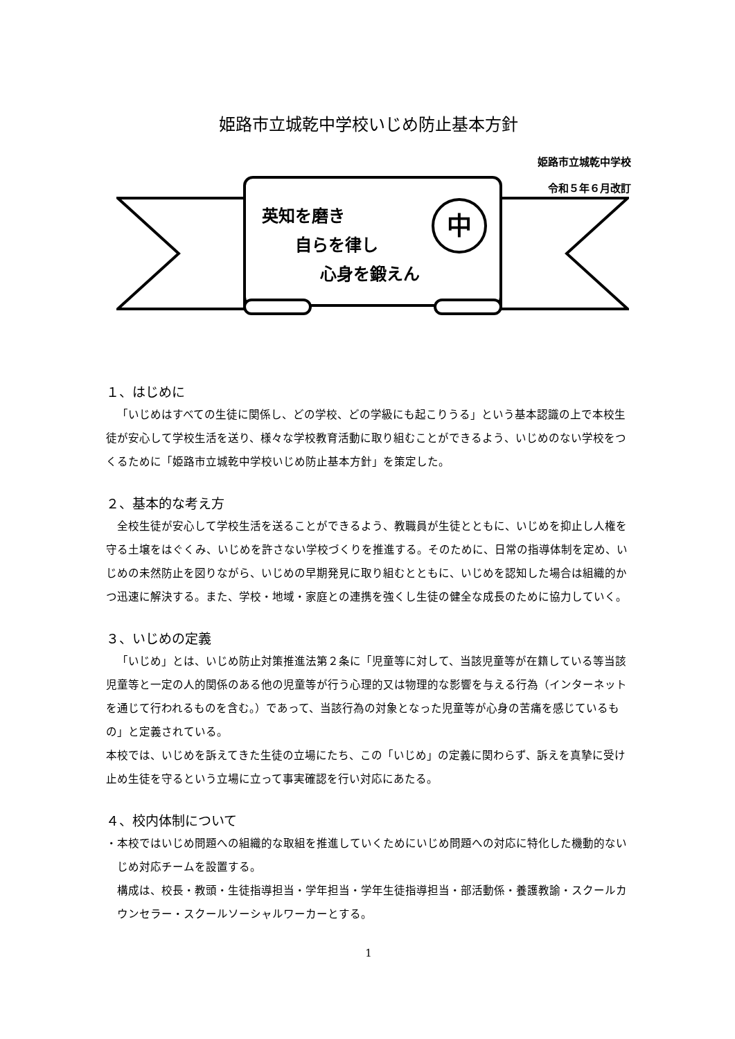姫路市立城乾中学校いじめ防止基本方針
姫路市立城乾中学校
令和５年６月改訂
中
英知を磨き
  自らを律し
    心身を鍛えん
１、はじめに
「いじめはすべての生徒に関係し、どの学校、どの学級にも起こりうる」という基本認識の上で本校生徒が安心して学校生活を送り、様々な学校教育活動に取り組むことができるよう、いじめのない学校をつくるために「姫路市立城乾中学校いじめ防止基本方針」を策定した。
２、基本的な考え方
全校生徒が安心して学校生活を送ることができるよう、教職員が生徒とともに、いじめを抑止し人権を守る土壌をはぐくみ、いじめを許さない学校づくりを推進する。そのために、日常の指導体制を定め、いじめの未然防止を図りながら、いじめの早期発見に取り組むとともに、いじめを認知した場合は組織的かつ迅速に解決する。また、学校・地域・家庭との連携を強くし生徒の健全な成長のために協力していく。
３、いじめの定義
「いじめ」とは、いじめ防止対策推進法第２条に「児童等に対して、当該児童等が在籍している等当該児童等と一定の人的関係のある他の児童等が行う心理的又は物理的な影響を与える行為（インターネットを通じて行われるものを含む。）であって、当該行為の対象となった児童等が心身の苦痛を感じているもの」と定義されている。
本校では、いじめを訴えてきた生徒の立場にたち、この「いじめ」の定義に関わらず、訴えを真摯に受け止め生徒を守るという立場に立って事実確認を行い対応にあたる。
４、校内体制について
・本校ではいじめ問題への組織的な取組を推進していくためにいじめ問題への対応に特化した機動的ないじめ対応チームを設置する。
構成は、校長・教頭・生徒指導担当・学年担当・学年生徒指導担当・部活動係・養護教諭・スクールカウンセラー・スクールソーシャルワーカーとする。
1